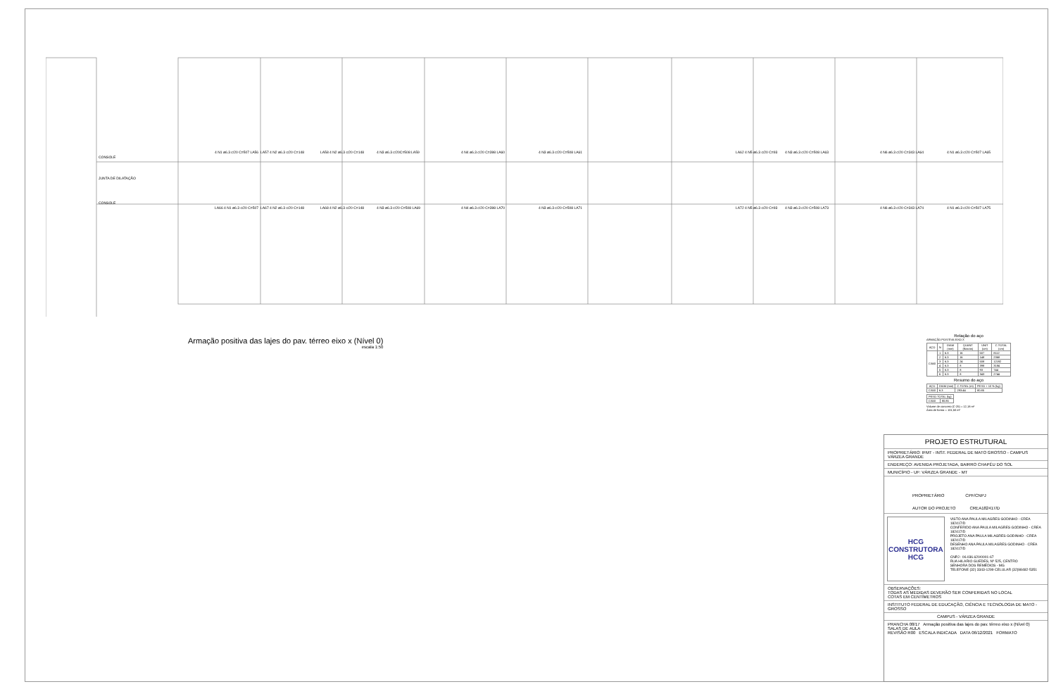4 N1 ø6.3 c/20 C=507 LA56 LA57 4 N2 ø6.3 c/20 C=148 LA58 4 N2 ø6.3 c/20 C=148 4 N3 ø6.3 c/20C=508 LA59 4 N4 ø6.3 c/20 C=398 LA60 4 N3 ø6.3 c/20 C=508 LA61 LA62 4 N5 ø6.3 c/20 C=93 4 N3 ø6.3 c/20 C=508 LA63 4 N6 ø6.3 c/20 C=343 LA64 4 N1 ø6.3 c/20 C=507 LA65
CONSOLE
JUNTA DE DILATAÇÃO
CONSOLE
LA66 4 N1 ø6.3 c/20 C=507 LA67 4 N2 ø6.3 c/20 C=148 LA68 4 N2 ø6.3 c/20 C=148 4 N3 ø6.3 c/20 C=508 LA69 4 N4 ø6.3 c/20 C=398 LA70 4 N3 ø6.3 c/20 C=508 LA71 LA72 4 N5 ø6.3 c/20 C=93 4 N3 ø6.3 c/20 C=508 LA73 4 N6 ø6.3 c/20 C=343 LA74 4 N1 ø6.3 c/20 C=507 LA75
Armação positiva das lajes do pav. térreo eixo x (Nível 0)
escala 1:50
Relação do aço
ARMAÇÃO POSITIVA EIXO X
| AÇO | N | DIAM (mm) | QUANT (Barras) | UNIT (cm) | C.TOTAL (cm) |
| --- | --- | --- | --- | --- | --- |
| CA60 | 1 | 6.3 | 16 | 507 | 8112 |
| | 2 | 6.3 | 16 | 148 | 2368 |
| | 3 | 6.3 | 24 | 508 | 12192 |
| | 4 | 6.3 | 8 | 398 | 3184 |
| | 5 | 6.3 | 8 | 93 | 744 |
| | 6 | 6.3 | 8 | 343 | 2744 |
Resumo do aço
| AÇO | DIAM (mm) | C.TOTAL (m) | PESO + 10 % (kg) |
| --- | --- | --- | --- |
| CA50 | 6.3 | 293.44 | 80.85 |
| PESO TOTAL (kg) | |
| --- | --- |
| CA50 | 80.85 |
Volume de concreto (C-25) = 12,18 m³
Área de forma = 101,50 m²
PROJETO ESTRUTURAL
PROPRIETÁRIO: IFMT - INST. FEDERAL DE MATO GROSSO - CAMPUS VÁRZEA GRANDE
ENDEREÇO: AVENIDA PROJETADA, BAIRRO CHAPÉU DO SOL
MUNICÍPIO - UF: VÁRZEA GRANDE - MT
PROPRIETÁRIO CPF/CNPJ
AUTOR DO PROJETO CREA182417/D
HCG
CONSTRUTORA HCG VISTO ANA PAULA MILAGRES GODINHO - CREA 182417/D
CONFERIDO ANA PAULA MILAGRES GODINHO - CREA 182417/D
PROJETO ANA PAULA MILAGRES GODINHO - CREA 182417/D
DESENHO ANA PAULA MILAGRES GODINHO - CREA 182417/D
CNPJ : 06.036.620/0001-67
RUA HILARIO GUEDES, Nº 525, CENTRO
SENHORA DOS REMÉDIOS - MG
TELEFONE (32) 3343-1299 CELULAR (32)98482-5351
OBSERVAÇÕES:
TODAS AS MEDIDAS DEVERÃO SER CONFERIDAS NO LOCAL
COTAS EM CENTÍMETROS
INSTITUTO FEDERAL DE EDUCAÇÃO, CIÊNCIA E TECNOLOGIA DE MATO - GROSSO
CAMPUS - VÁRZEA GRANDE
PRANCHA 08/17 Armação positiva das lajes do pav. térreo eixo x (Nível 0) SALAS DE AULA
REVISÃO R00 ESCALA INDICADA DATA 06/12/2021 FORMATO